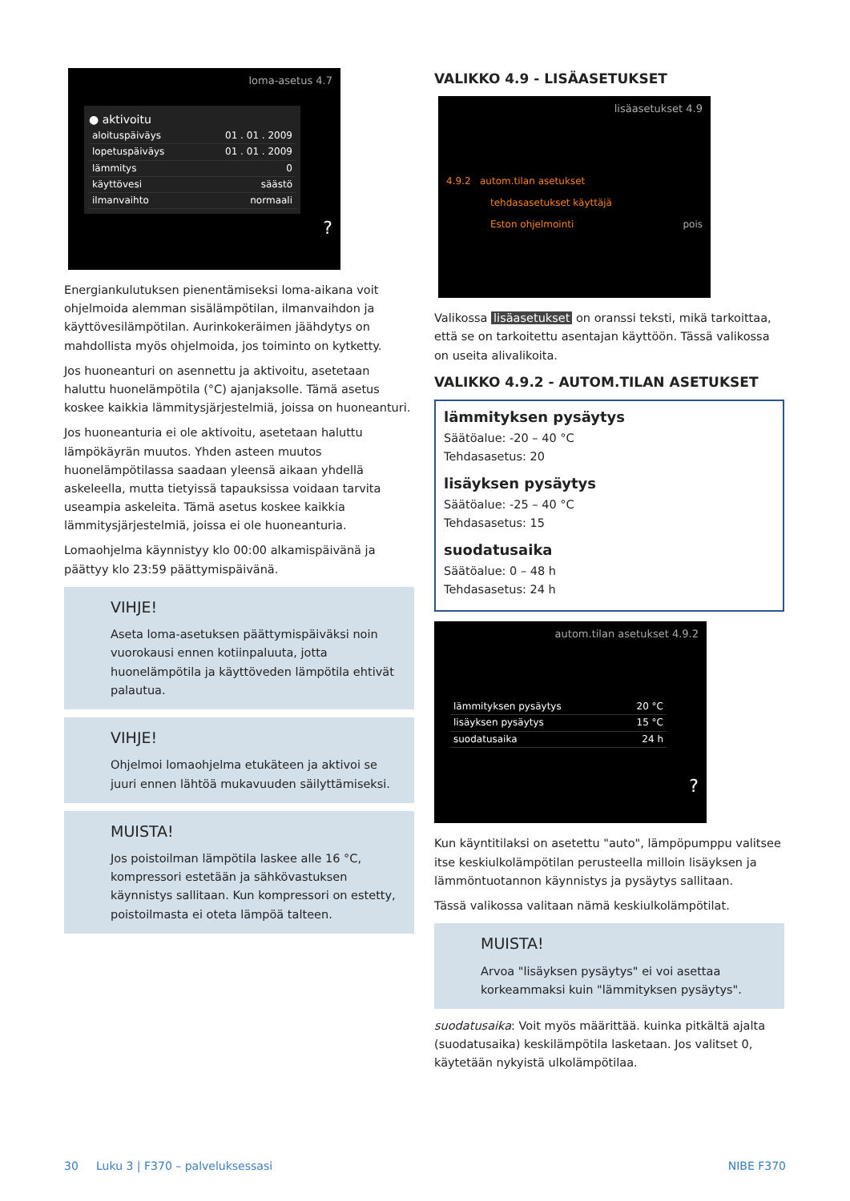loma-asetus 4.7
● aktivoitu
aloituspäiväys 01 . 01 . 2009
lopetuspäiväys 01 . 01 . 2009
lämmitys 0
käyttövesi säästö
ilmanvaihto normaali
?
Energiankulutuksen pienentämiseksi loma-aikana voit ohjelmoida alemman sisälämpötilan, ilmanvaihdon ja käyttövesilämpötilan. Aurinkokeräimen jäähdytys on mahdollista myös ohjelmoida, jos toiminto on kytketty.
Jos huoneanturi on asennettu ja aktivoitu, asetetaan haluttu huonelämpötila (°C) ajanjaksolle. Tämä asetus koskee kaikkia lämmitysjärjestelmiä, joissa on huoneanturi.
Jos huoneanturia ei ole aktivoitu, asetetaan haluttu lämpökäyrän muutos. Yhden asteen muutos huonelämpötilassa saadaan yleensä aikaan yhdellä askeleella, mutta tietyissä tapauksissa voidaan tarvita useampia askeleita. Tämä asetus koskee kaikkia lämmitysjärjestelmiä, joissa ei ole huoneanturia.
Lomaohjelma käynnistyy klo 00:00 alkamispäivänä ja päättyy klo 23:59 päättymispäivänä.
VIHJE!
Aseta loma-asetuksen päättymispäiväksi noin vuorokausi ennen kotiinpaluuta, jotta huonelämpötila ja käyttöveden lämpötila ehtivät palautua.
VIHJE!
Ohjelmoi lomaohjelma etukäteen ja aktivoi se juuri ennen lähtöä mukavuuden säilyttämiseksi.
MUISTA!
Jos poistoilman lämpötila laskee alle 16 °C, kompressori estetään ja sähkövastuksen käynnistys sallitaan. Kun kompressori on estetty, poistoilmasta ei oteta lämpöä talteen.
VALIKKO 4.9 - LISÄASETUKSET
lisäasetukset 4.9
4.9.2 autom.tilan asetukset
tehdasasetukset käyttäjä
Eston ohjelmointi pois
Valikossa lisäasetukset on oranssi teksti, mikä tarkoittaa, että se on tarkoitettu asentajan käyttöön. Tässä valikossa on useita alivalikoita.
VALIKKO 4.9.2 - AUTOM.TILAN ASETUKSET
lämmityksen pysäytys
Säätöalue: -20 – 40 °C
Tehdasasetus: 20
lisäyksen pysäytys
Säätöalue: -25 – 40 °C
Tehdasasetus: 15
suodatusaika
Säätöalue: 0 – 48 h
Tehdasasetus: 24 h
autom.tilan asetukset 4.9.2
lämmityksen pysäytys 20 °C
lisäyksen pysäytys 15 °C
suodatusaika 24 h
?
Kun käyntitilaksi on asetettu "auto", lämpöpumppu valitsee itse keskiulkolämpötilan perusteella milloin lisäyksen ja lämmöntuotannon käynnistys ja pysäytys sallitaan.
Tässä valikossa valitaan nämä keskiulkolämpötilat.
MUISTA!
Arvoa "lisäyksen pysäytys" ei voi asettaa korkeammaksi kuin "lämmityksen pysäytys".
suodatusaika: Voit myös määrittää. kuinka pitkältä ajalta (suodatusaika) keskilämpötila lasketaan. Jos valitset 0, käytetään nykyistä ulkolämpötilaa.
30 Luku 3 | F370 – palveluksessasi NIBE F370